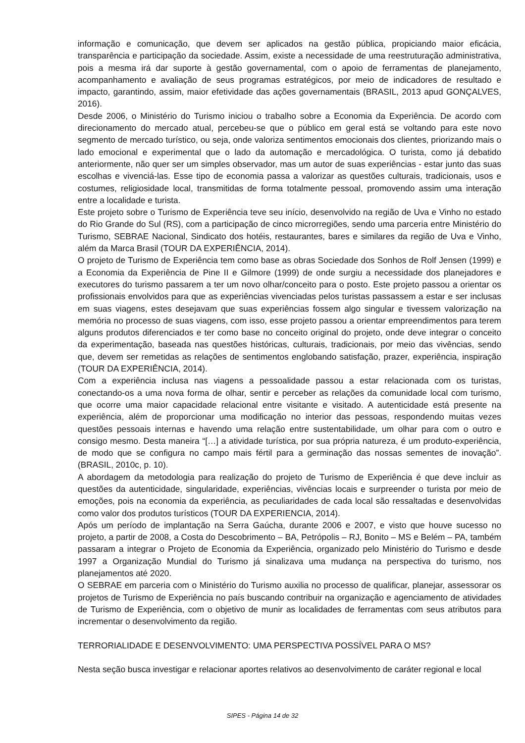informação e comunicação, que devem ser aplicados na gestão pública, propiciando maior eficácia, transparência e participação da sociedade. Assim, existe a necessidade de uma reestruturação administrativa, pois a mesma irá dar suporte à gestão governamental, com o apoio de ferramentas de planejamento, acompanhamento e avaliação de seus programas estratégicos, por meio de indicadores de resultado e impacto, garantindo, assim, maior efetividade das ações governamentais (BRASIL, 2013 apud GONÇALVES, 2016).
Desde 2006, o Ministério do Turismo iniciou o trabalho sobre a Economia da Experiência. De acordo com direcionamento do mercado atual, percebeu-se que o público em geral está se voltando para este novo segmento de mercado turístico, ou seja, onde valoriza sentimentos emocionais dos clientes, priorizando mais o lado emocional e experimental que o lado da automação e mercadológica. O turista, como já debatido anteriormente, não quer ser um simples observador, mas um autor de suas experiências - estar junto das suas escolhas e vivenciá-las. Esse tipo de economia passa a valorizar as questões culturais, tradicionais, usos e costumes, religiosidade local, transmitidas de forma totalmente pessoal, promovendo assim uma interação entre a localidade e turista.
Este projeto sobre o Turismo de Experiência teve seu início, desenvolvido na região de Uva e Vinho no estado do Rio Grande do Sul (RS), com a participação de cinco microrregiões, sendo uma parceria entre Ministério do Turismo, SEBRAE Nacional, Sindicato dos hotéis, restaurantes, bares e similares da região de Uva e Vinho, além da Marca Brasil (TOUR DA EXPERIÊNCIA, 2014).
O projeto de Turismo de Experiência tem como base as obras Sociedade dos Sonhos de Rolf Jensen (1999) e a Economia da Experiência de Pine II e Gilmore (1999) de onde surgiu a necessidade dos planejadores e executores do turismo passarem a ter um novo olhar/conceito para o posto. Este projeto passou a orientar os profissionais envolvidos para que as experiências vivenciadas pelos turistas passassem a estar e ser inclusas em suas viagens, estes desejavam que suas experiências fossem algo singular e tivessem valorização na memória no processo de suas viagens, com isso, esse projeto passou a orientar empreendimentos para terem alguns produtos diferenciados e ter como base no conceito original do projeto, onde deve integrar o conceito da experimentação, baseada nas questões históricas, culturais, tradicionais, por meio das vivências, sendo que, devem ser remetidas as relações de sentimentos englobando satisfação, prazer, experiência, inspiração (TOUR DA EXPERIÊNCIA, 2014).
Com a experiência inclusa nas viagens a pessoalidade passou a estar relacionada com os turistas, conectando-os a uma nova forma de olhar, sentir e perceber as relações da comunidade local com turismo, que ocorre uma maior capacidade relacional entre visitante e visitado. A autenticidade está presente na experiência, além de proporcionar uma modificação no interior das pessoas, respondendo muitas vezes questões pessoais internas e havendo uma relação entre sustentabilidade, um olhar para com o outro e consigo mesmo. Desta maneira “[…] a atividade turística, por sua própria natureza, é um produto-experiência, de modo que se configura no campo mais fértil para a germinação das nossas sementes de inovação”. (BRASIL, 2010c, p. 10).
A abordagem da metodologia para realização do projeto de Turismo de Experiência é que deve incluir as questões da autenticidade, singularidade, experiências, vivências locais e surpreender o turista por meio de emoções, pois na economia da experiência, as peculiaridades de cada local são ressaltadas e desenvolvidas como valor dos produtos turísticos (TOUR DA EXPERIENCIA, 2014).
Após um período de implantação na Serra Gaúcha, durante 2006 e 2007, e visto que houve sucesso no projeto, a partir de 2008, a Costa do Descobrimento – BA, Petrópolis – RJ, Bonito – MS e Belém – PA, também passaram a integrar o Projeto de Economia da Experiência, organizado pelo Ministério do Turismo e desde 1997 a Organização Mundial do Turismo já sinalizava uma mudança na perspectiva do turismo, nos planejamentos até 2020.
O SEBRAE em parceria com o Ministério do Turismo auxilia no processo de qualificar, planejar, assessorar os projetos de Turismo de Experiência no país buscando contribuir na organização e agenciamento de atividades de Turismo de Experiência, com o objetivo de munir as localidades de ferramentas com seus atributos para incrementar o desenvolvimento da região.
TERRORIALIDADE E DESENVOLVIMENTO: UMA PERSPECTIVA POSSÍVEL PARA O MS?
Nesta seção busca investigar e relacionar aportes relativos ao desenvolvimento de caráter regional e local
SIPES - Página 14 de 32